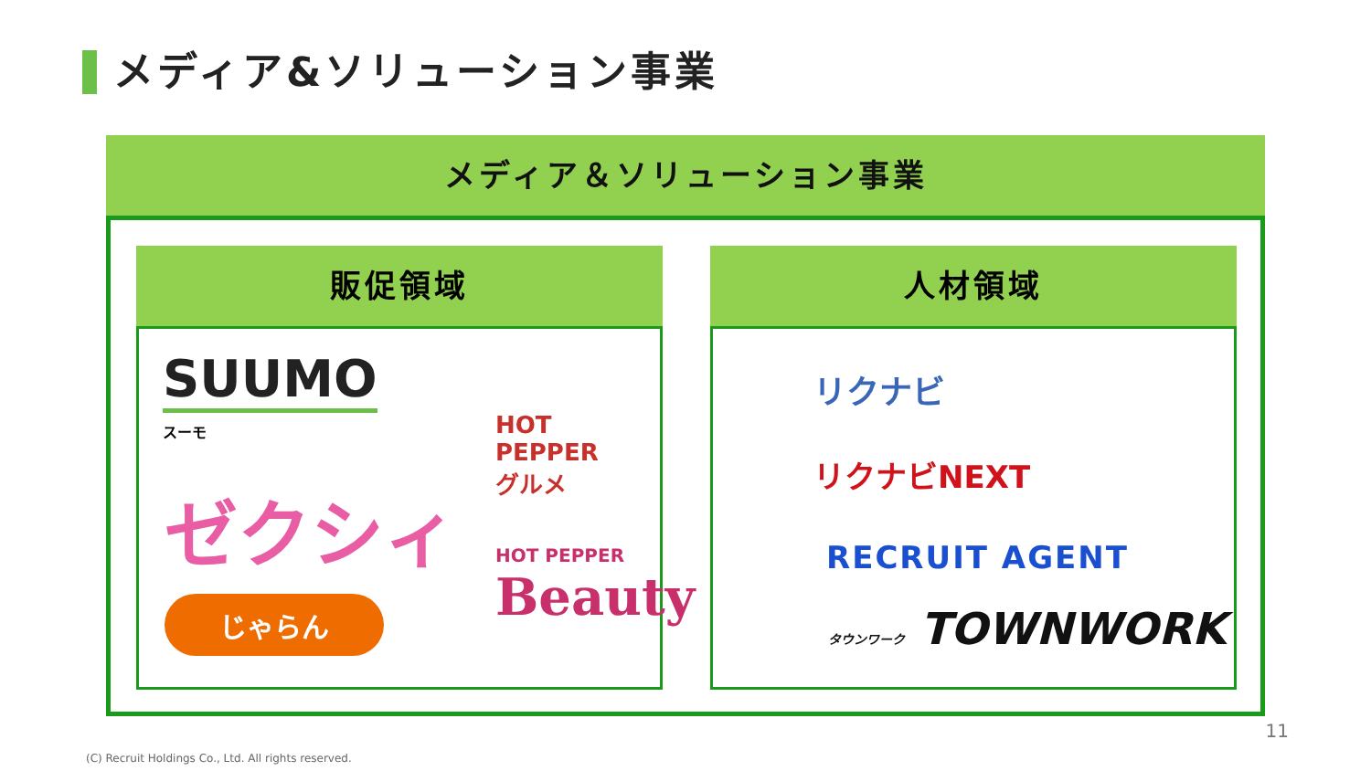メディア&ソリューション事業
メディア＆ソリューション事業
販促領域
SUUMO
スーモ
HOT PEPPER
グルメ
ゼクシィ
HOT PEPPER
Beauty
じゃらん
人材領域
リクナビ
リクナビNEXT
RECRUIT AGENT
タウンワーク TOWNWORK
11
(C) Recruit Holdings Co., Ltd. All rights reserved.